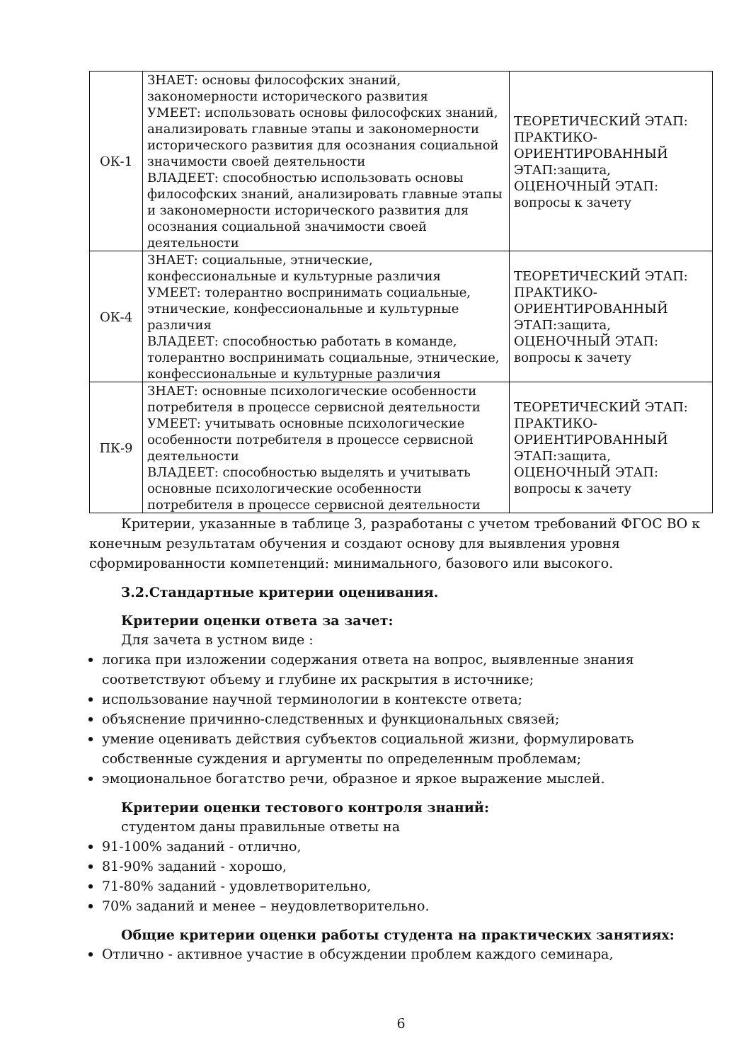| ОК-1 | ЗНАЕТ: основы философских знаний, закономерности исторического развития УМЕЕТ: использовать основы философских знаний, анализировать главные этапы и закономерности исторического развития для осознания социальной значимости своей деятельности ВЛАДЕЕТ: способностью использовать основы философских знаний, анализировать главные этапы и закономерности исторического развития для осознания социальной значимости своей деятельности | ТЕОРЕТИЧЕСКИЙ ЭТАП: ПРАКТИКО-ОРИЕНТИРОВАННЫЙ ЭТАП:защита, ОЦЕНОЧНЫЙ ЭТАП: вопросы к зачету |
| ОК-4 | ЗНАЕТ: социальные, этнические, конфессиональные и культурные различия УМЕЕТ: толерантно воспринимать социальные, этнические, конфессиональные и культурные различия ВЛАДЕЕТ: способностью работать в команде, толерантно воспринимать социальные, этнические, конфессиональные и культурные различия | ТЕОРЕТИЧЕСКИЙ ЭТАП: ПРАКТИКО-ОРИЕНТИРОВАННЫЙ ЭТАП:защита, ОЦЕНОЧНЫЙ ЭТАП: вопросы к зачету |
| ПК-9 | ЗНАЕТ: основные психологические особенности потребителя в процессе сервисной деятельности УМЕЕТ: учитывать основные психологические особенности потребителя в процессе сервисной деятельности ВЛАДЕЕТ: способностью выделять и учитывать основные психологические особенности потребителя в процессе сервисной деятельности | ТЕОРЕТИЧЕСКИЙ ЭТАП: ПРАКТИКО-ОРИЕНТИРОВАННЫЙ ЭТАП:защита, ОЦЕНОЧНЫЙ ЭТАП: вопросы к зачету |
Критерии, указанные в таблице 3, разработаны с учетом требований ФГОС ВО к конечным результатам обучения и создают основу для выявления уровня сформированности компетенций: минимального, базового или высокого.
3.2.Стандартные критерии оценивания.
Критерии оценки ответа за зачет:
Для зачета в устном виде :
логика при изложении содержания ответа на вопрос, выявленные знания соответствуют объему и глубине их раскрытия в источнике;
использование научной терминологии в контексте ответа;
объяснение причинно-следственных и функциональных связей;
умение оценивать действия субъектов социальной жизни, формулировать собственные суждения и аргументы по определенным проблемам;
эмоциональное богатство речи, образное и яркое выражение мыслей.
Критерии оценки тестового контроля знаний:
студентом даны правильные ответы на
91-100% заданий - отлично,
81-90% заданий - хорошо,
71-80% заданий - удовлетворительно,
70% заданий и менее – неудовлетворительно.
Общие критерии оценки работы студента на практических занятиях:
Отлично - активное участие в обсуждении проблем каждого семинара,
6